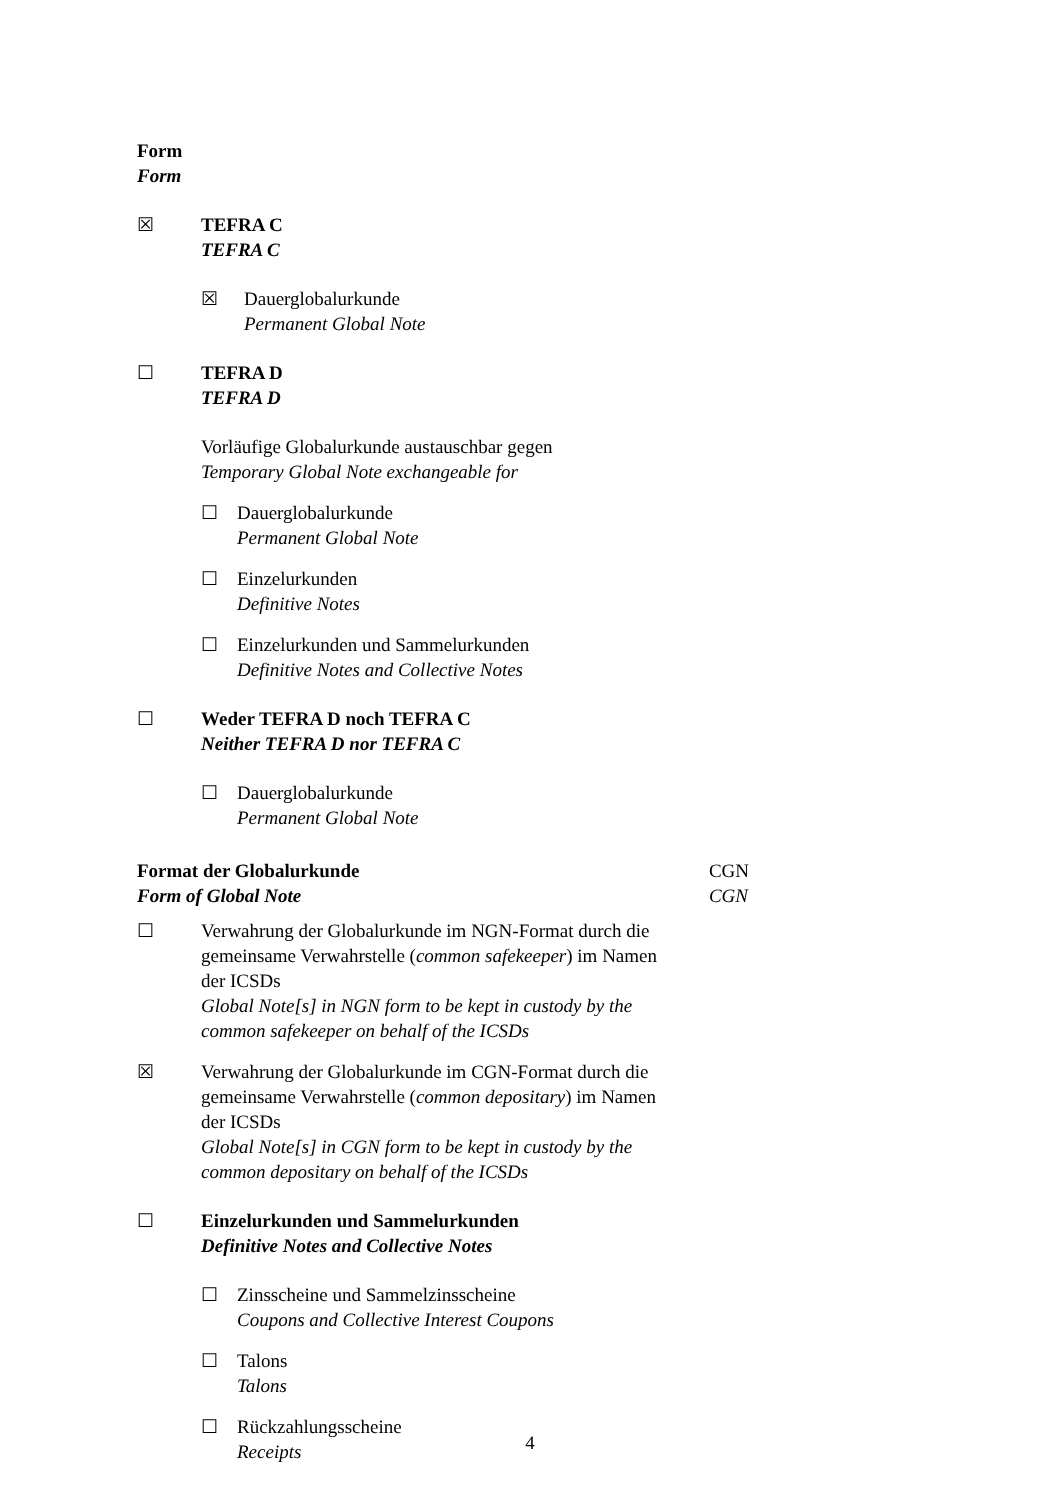Form
Form
☒ TEFRA C
TEFRA C
☒ Dauerglobalurkunde
Permanent Global Note
☐ TEFRA D
TEFRA D
Vorläufige Globalurkunde austauschbar gegen
Temporary Global Note exchangeable for
☐ Dauerglobalurkunde
Permanent Global Note
☐ Einzelurkunden
Definitive Notes
☐ Einzelurkunden und Sammelurkunden
Definitive Notes and Collective Notes
☐ Weder TEFRA D noch TEFRA C
Neither TEFRA D nor TEFRA C
☐ Dauerglobalurkunde
Permanent Global Note
Format der Globalurkunde
Form of Global Note
CGN
CGN
☐ Verwahrung der Globalurkunde im NGN-Format durch die gemeinsame Verwahrstelle (common safekeeper) im Namen der ICSDs
Global Note[s] in NGN form to be kept in custody by the common safekeeper on behalf of the ICSDs
☒ Verwahrung der Globalurkunde im CGN-Format durch die gemeinsame Verwahrstelle (common depositary) im Namen der ICSDs
Global Note[s] in CGN form to be kept in custody by the common depositary on behalf of the ICSDs
☐ Einzelurkunden und Sammelurkunden
Definitive Notes and Collective Notes
☐ Zinsscheine und Sammelzinsscheine
Coupons and Collective Interest Coupons
☐ Talons
Talons
☐ Rückzahlungsscheine
Receipts
4